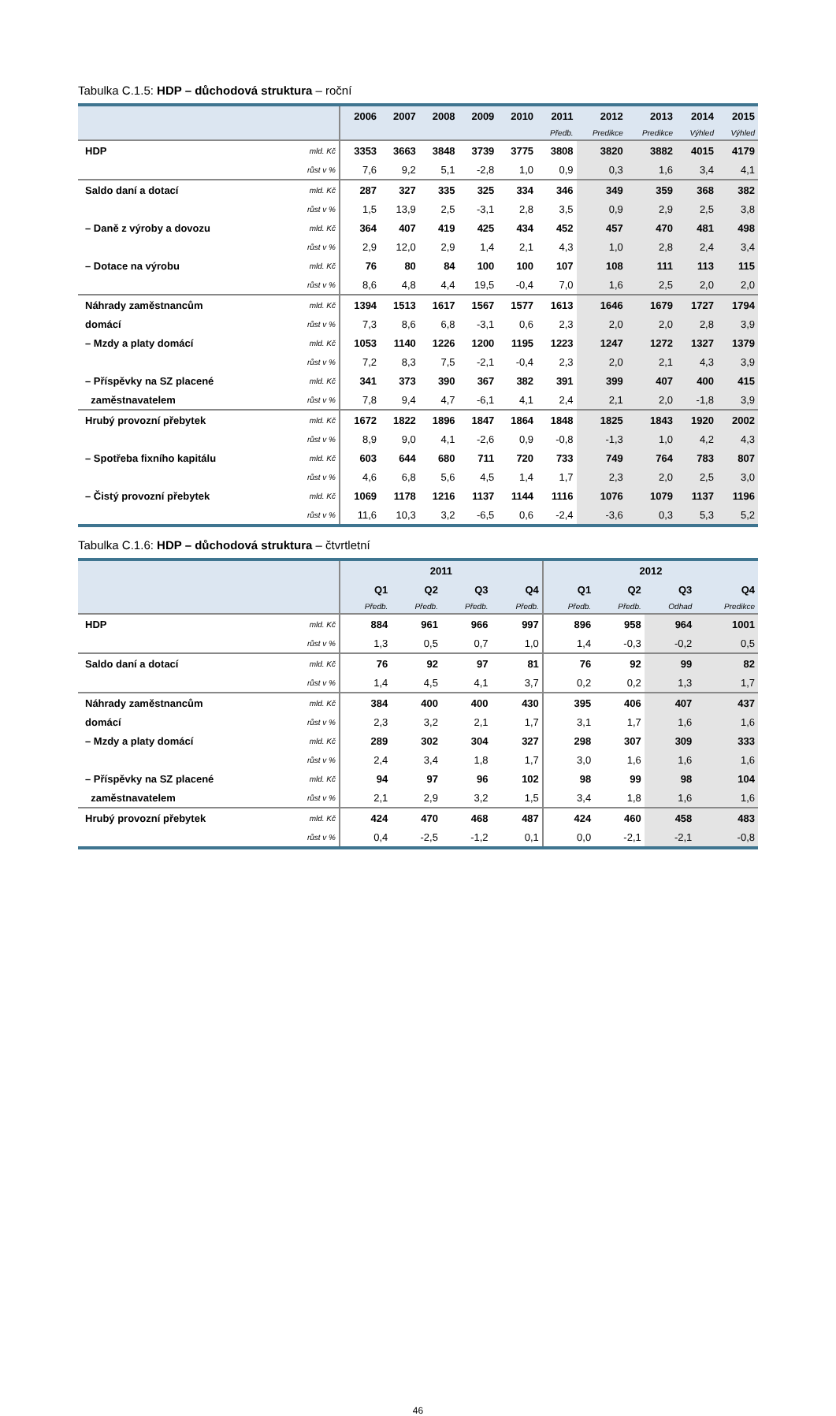Tabulka C.1.5: HDP – důchodová struktura – roční
| | | 2006 | 2007 | 2008 | 2009 | 2010 | 2011 | 2012 | 2013 | 2014 | 2015 |
| --- | --- | --- | --- | --- | --- | --- | --- | --- | --- | --- | --- |
| | | | | | | | Předb. | Predikce | Predikce | Výhled | Výhled |
| HDP | mld. Kč | 3353 | 3663 | 3848 | 3739 | 3775 | 3808 | 3820 | 3882 | 4015 | 4179 |
| | růst v % | 7,6 | 9,2 | 5,1 | -2,8 | 1,0 | 0,9 | 0,3 | 1,6 | 3,4 | 4,1 |
| Saldo daní a dotací | mld. Kč | 287 | 327 | 335 | 325 | 334 | 346 | 349 | 359 | 368 | 382 |
| | růst v % | 1,5 | 13,9 | 2,5 | -3,1 | 2,8 | 3,5 | 0,9 | 2,9 | 2,5 | 3,8 |
| – Daně z výroby a dovozu | mld. Kč | 364 | 407 | 419 | 425 | 434 | 452 | 457 | 470 | 481 | 498 |
| | růst v % | 2,9 | 12,0 | 2,9 | 1,4 | 2,1 | 4,3 | 1,0 | 2,8 | 2,4 | 3,4 |
| – Dotace na výrobu | mld. Kč | 76 | 80 | 84 | 100 | 100 | 107 | 108 | 111 | 113 | 115 |
| | růst v % | 8,6 | 4,8 | 4,4 | 19,5 | -0,4 | 7,0 | 1,6 | 2,5 | 2,0 | 2,0 |
| Náhrady zaměstnancům | mld. Kč | 1394 | 1513 | 1617 | 1567 | 1577 | 1613 | 1646 | 1679 | 1727 | 1794 |
| domácí | růst v % | 7,3 | 8,6 | 6,8 | -3,1 | 0,6 | 2,3 | 2,0 | 2,0 | 2,8 | 3,9 |
| – Mzdy a platy domácí | mld. Kč | 1053 | 1140 | 1226 | 1200 | 1195 | 1223 | 1247 | 1272 | 1327 | 1379 |
| | růst v % | 7,2 | 8,3 | 7,5 | -2,1 | -0,4 | 2,3 | 2,0 | 2,1 | 4,3 | 3,9 |
| – Příspěvky na SZ placené | mld. Kč | 341 | 373 | 390 | 367 | 382 | 391 | 399 | 407 | 400 | 415 |
| zaměstnavatelem | růst v % | 7,8 | 9,4 | 4,7 | -6,1 | 4,1 | 2,4 | 2,1 | 2,0 | -1,8 | 3,9 |
| Hrubý provozní přebytek | mld. Kč | 1672 | 1822 | 1896 | 1847 | 1864 | 1848 | 1825 | 1843 | 1920 | 2002 |
| | růst v % | 8,9 | 9,0 | 4,1 | -2,6 | 0,9 | -0,8 | -1,3 | 1,0 | 4,2 | 4,3 |
| – Spotřeba fixního kapitálu | mld. Kč | 603 | 644 | 680 | 711 | 720 | 733 | 749 | 764 | 783 | 807 |
| | růst v % | 4,6 | 6,8 | 5,6 | 4,5 | 1,4 | 1,7 | 2,3 | 2,0 | 2,5 | 3,0 |
| – Čistý provozní přebytek | mld. Kč | 1069 | 1178 | 1216 | 1137 | 1144 | 1116 | 1076 | 1079 | 1137 | 1196 |
| | růst v % | 11,6 | 10,3 | 3,2 | -6,5 | 0,6 | -2,4 | -3,6 | 0,3 | 5,3 | 5,2 |
Tabulka C.1.6: HDP – důchodová struktura – čtvrtletní
| | | 2011 | | | | 2012 | | | |
| --- | --- | --- | --- | --- | --- | --- | --- | --- | --- |
| | | Q1 | Q2 | Q3 | Q4 | Q1 | Q2 | Q3 | Q4 |
| | | Předb. | Předb. | Předb. | Předb. | Předb. | Předb. | Odhad | Predikce |
| HDP | mld. Kč | 884 | 961 | 966 | 997 | 896 | 958 | 964 | 1001 |
| | růst v % | 1,3 | 0,5 | 0,7 | 1,0 | 1,4 | -0,3 | -0,2 | 0,5 |
| Saldo daní a dotací | mld. Kč | 76 | 92 | 97 | 81 | 76 | 92 | 99 | 82 |
| | růst v % | 1,4 | 4,5 | 4,1 | 3,7 | 0,2 | 0,2 | 1,3 | 1,7 |
| Náhrady zaměstnancům | mld. Kč | 384 | 400 | 400 | 430 | 395 | 406 | 407 | 437 |
| domácí | růst v % | 2,3 | 3,2 | 2,1 | 1,7 | 3,1 | 1,7 | 1,6 | 1,6 |
| – Mzdy a platy domácí | mld. Kč | 289 | 302 | 304 | 327 | 298 | 307 | 309 | 333 |
| | růst v % | 2,4 | 3,4 | 1,8 | 1,7 | 3,0 | 1,6 | 1,6 | 1,6 |
| – Příspěvky na SZ placené | mld. Kč | 94 | 97 | 96 | 102 | 98 | 99 | 98 | 104 |
| zaměstnavatelem | růst v % | 2,1 | 2,9 | 3,2 | 1,5 | 3,4 | 1,8 | 1,6 | 1,6 |
| Hrubý provozní přebytek | mld. Kč | 424 | 470 | 468 | 487 | 424 | 460 | 458 | 483 |
| | růst v % | 0,4 | -2,5 | -1,2 | 0,1 | 0,0 | -2,1 | -2,1 | -0,8 |
46